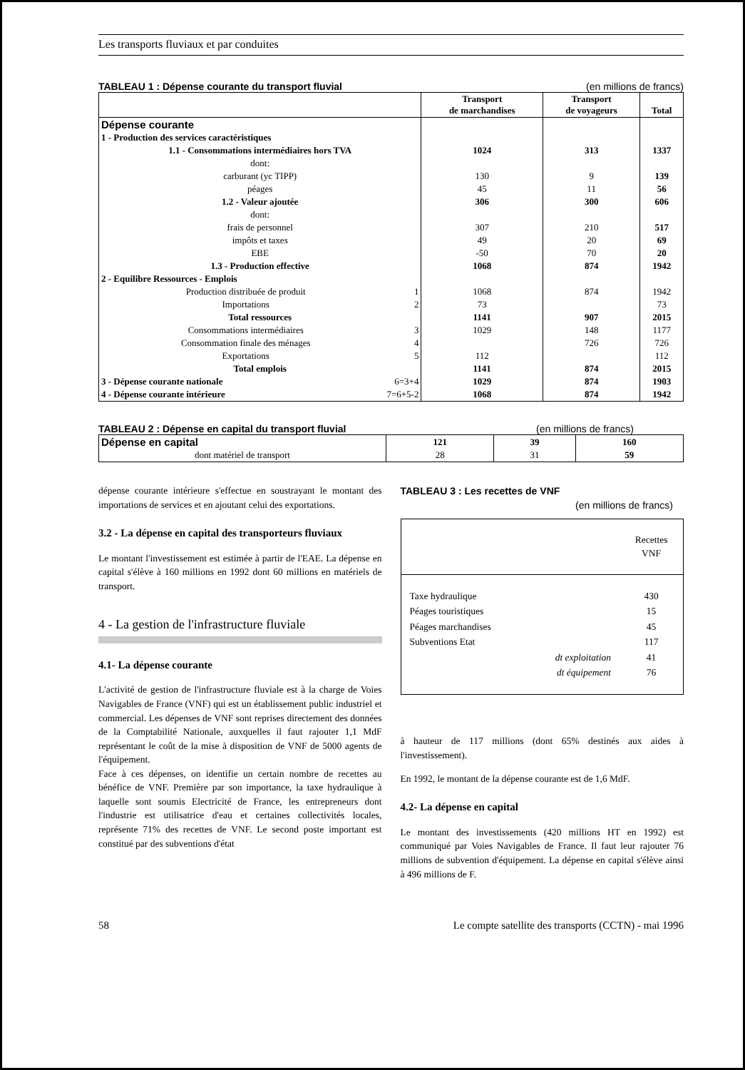Les transports fluviaux et par conduites
TABLEAU 1 : Dépense courante du transport fluvial (en millions de francs)
| | Transport de marchandises | Transport de voyageurs | Total |
| --- | --- | --- | --- |
| Dépense courante | | | |
| 1 - Production des services caractéristiques | | | |
| 1.1 - Consommations intermédiaires hors TVA | 1024 | 313 | 1337 |
| dont: | | | |
| carburant (yc TIPP) | 130 | 9 | 139 |
| péages | 45 | 11 | 56 |
| 1.2 - Valeur ajoutée | 306 | 300 | 606 |
| dont: | | | |
| frais de personnel | 307 | 210 | 517 |
| impôts et taxes | 49 | 20 | 69 |
| EBE | -50 | 70 | 20 |
| 1.3 - Production effective | 1068 | 874 | 1942 |
| 2 - Equilibre Ressources - Emplois | | | |
| Production distribuée de produit 1 | 1068 | 874 | 1942 |
| Importations 2 | 73 | | 73 |
| Total ressources | 1141 | 907 | 2015 |
| Consommations intermédiaires 3 | 1029 | 148 | 1177 |
| Consommation finale des ménages 4 | | 726 | 726 |
| Exportations 5 | 112 | | 112 |
| Total emplois | 1141 | 874 | 2015 |
| 3 - Dépense courante nationale 6=3+4 | 1029 | 874 | 1903 |
| 4 - Dépense courante intérieure 7=6+5-2 | 1068 | 874 | 1942 |
TABLEAU 2 : Dépense en capital du transport fluvial (en millions de francs)
| Dépense en capital | 121 | 39 | 160 |
| dont matériel de transport | 28 | 31 | 59 |
dépense courante intérieure s'effectue en soustrayant le montant des importations de services et en ajoutant celui des exportations.
3.2 - La dépense en capital des transporteurs fluviaux
Le montant l'investissement est estimée à partir de l'EAE. La dépense en capital s'élève à 160 millions en 1992 dont 60 millions en matériels de transport.
4 - La gestion de l'infrastructure fluviale
4.1- La dépense courante
L'activité de gestion de l'infrastructure fluviale est à la charge de Voies Navigables de France (VNF) qui est un établissement public industriel et commercial. Les dépenses de VNF sont reprises directement des données de la Comptabilité Nationale, auxquelles il faut rajouter 1,1 MdF représentant le coût de la mise à disposition de VNF de 5000 agents de l'équipement.
Face à ces dépenses, on identifie un certain nombre de recettes au bénéfice de VNF. Première par son importance, la taxe hydraulique à laquelle sont soumis Electricité de France, les entrepreneurs dont l'industrie est utilisatrice d'eau et certaines collectivités locales, représente 71% des recettes de VNF. Le second poste important est constitué par des subventions d'état
TABLEAU 3 : Les recettes de VNF
(en millions de francs)
| | | Recettes VNF |
| Taxe hydraulique | | 430 |
| Péages touristiques | | 15 |
| Péages marchandises | | 45 |
| Subventions Etat | | 117 |
| | dt exploitation | 41 |
| | dt équipement | 76 |
à hauteur de 117 millions (dont 65% destinés aux aides à l'investissement).
En 1992, le montant de la dépense courante est de 1,6 MdF.
4.2- La dépense en capital
Le montant des investissements (420 millions HT en 1992) est communiqué par Voies Navigables de France. Il faut leur rajouter 76 millions de subvention d'équipement. La dépense en capital s'élève ainsi à 496 millions de F.
58 Le compte satellite des transports (CCTN) - mai 1996